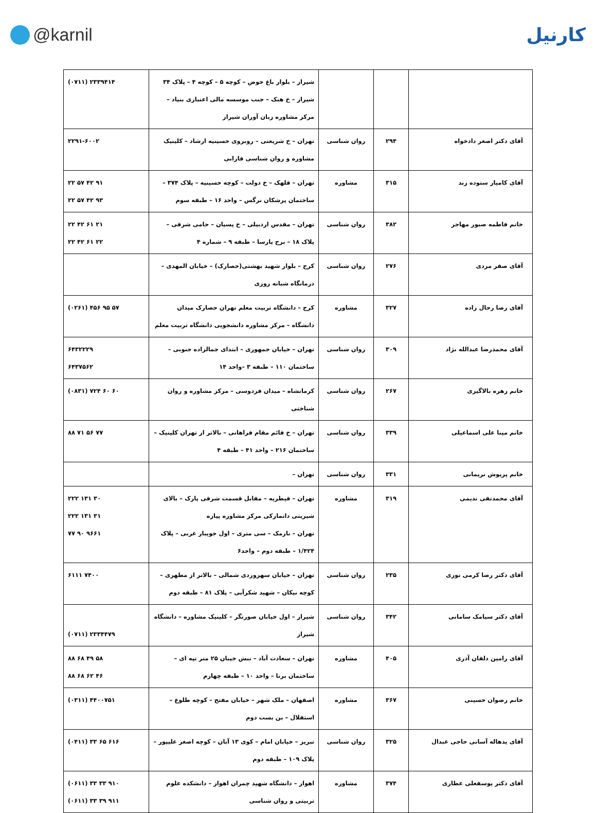@karnil کارنیل
| | | | شیراز – بلوار باغ حوض – کوچه ۵ – کوچه ۴ – پلاک ۳۴ شیراز – خ هنک – جنب موسسه مالی اعتباری بنیاد – مرکز مشاوره زبان آوران شیراز | (۰۷۱۱) ۲۳۳۹۴۱۴ |
| آقای دکتر اصغر دادخواه | ۲۹۴ | روان شناسی | تهران – خ شریعتی – روبروی حسینیه ارشاد – کلینیک مشاوره و روان شناسی فارابی | ۲۲۹۱-۶۰۰۲ |
| آقای کامیار ستوده زند | ۳۱۵ | مشاوره | تهران – قلهک – خ دولت – کوچه حسینیه – پلاک ۳۷۴ – ساختمان پرشکان نرگس – واحد ۱۶ – طبقه سوم | ۲۲ ۵۷ ۴۲ ۹۱ ۲۲ ۵۷ ۴۲ ۹۳ |
| خانم فاطمه صبور مهاجر | ۳۸۲ | روان شناسی | تهران – مقدس اردبیلی – خ پسیان – جامی شرقی – پلاک ۱۸ – برج پارسا – طبقه ۹ – شماره ۴ | ۲۲ ۴۲ ۶۱ ۲۱ ۲۲ ۴۲ ۶۱ ۲۲ |
| آقای صفر مردی | ۲۷۶ | روان شناسی | کرج – بلوار شهید بهشتی(حصارک) – خیابان المهدی – درمانگاه شبانه روزی | |
| آقای رضا رحال زاده | ۳۲۷ | مشاوره | کرج – دانشگاه تربیت معلم تهران حصارک میدان دانشگاه – مرکز مشاوره دانشجویی دانشگاه تربیت معلم | (۰۲۶۱) ۴۵۶ ۹۵ ۵۷ |
| آقای محمدرضا عبدالله نژاد | ۳۰۹ | روان شناسی | تهران – خیابان جمهوری – ابتدای جمالزاده جنوبی – ساختمان ۱۱۰ – طبقه ۳ –واحد ۱۴ | ۶۴۳۲۲۲۹ ۶۴۳۷۵۶۲ |
| خانم زهره بالاگیری | ۲۶۷ | روان شناسی | کرمانشاه – میدان فردوسی – مرکز مشاوره و روان شناختی | (۰۸۳۱) ۷۲۴ ۶۰ ۶۰ |
| خانم مینا علی اسماعیلی | ۳۳۹ | روان شناسی | تهران – خ قائم مقام فراهانی – بالاتر از تهران کلینیک – ساختمان ۲۱۶ – واحد ۴۱ – طبقه ۴ | ۸۸ ۷۱ ۵۶ ۷۷ |
| خانم پریوش نریمانی | ۳۳۱ | روان شناسی | تهران – | |
| آقای محمدتقی ندیمی | ۳۱۹ | مشاوره | تهران – قیطریه – مقابل قسمت شرقی پارک – بالای شیرینی دانمارکی مرکز مشاوره پیازه تهران – نارمک – سی متری – اول جویبار غربی – پلاک ۱/۴۲۴ – طبقه دوم – واحد۶ | ۲۲۲ ۱۳۱ ۳۰ ۲۲۲ ۱۳۱ ۳۱ ۷۷ ۹۰ ۹۶۶۱ |
| آقای دکتر رضا کرمی نوری | ۲۳۵ | روان شناسی | تهران – خیابان سهروردی شمالی – بالاتر از مطهری – کوچه نیکان – شهید شکرآبی – پلاک ۸۱ – طبقه دوم | ۶۱۱۱ ۷۴۰۰ |
| آقای دکتر سیامک سامانی | ۳۴۲ | روان شناسی | شیراز – اول خیابان صورتگر – کلینیک مشاوره – دانشگاه شیراز | (۰۷۱۱) ۲۳۳۴۴۷۹ |
| آقای رامین دلفان آذری | ۴۰۵ | مشاوره | تهران – سعادت آباد – نبش خیبان ۲۵ متر تپه ای – ساختمان برنا – واحد ۱۰ – طبقه چهارم | ۸۸ ۶۸ ۴۹ ۵۸ ۸۸ ۶۸ ۶۲ ۴۶ |
| خانم رضوان حسینی | ۳۶۷ | مشاوره | اصفهان – ملک شهر – خیابان مفتح – کوچه طلوع – استقلال – بن بست دوم | (۰۳۱۱) ۴۴۰۰۷۵۱ |
| آقای یدهاله آسانی حاجی عبدال | ۳۲۵ | روان شناسی | تبریز – خیابان امام – کوی ۱۳ آبان – کوچه اصغر علیپور – پلاک ۱۰۹ – طبقه دوم | (۰۴۱۱) ۳۳ ۶۵ ۶۱۶ |
| آقای دکتر یوسفعلی عطاری | ۳۷۴ | مشاوره | اهواز – دانشگاه شهید چمران اهواز – دانشکده علوم تربیتی و روان شناسی | (۰۶۱۱) ۳۳ ۳۳ ۹۱۰ (۰۶۱۱) ۳۳ ۳۹ ۹۱۱ |